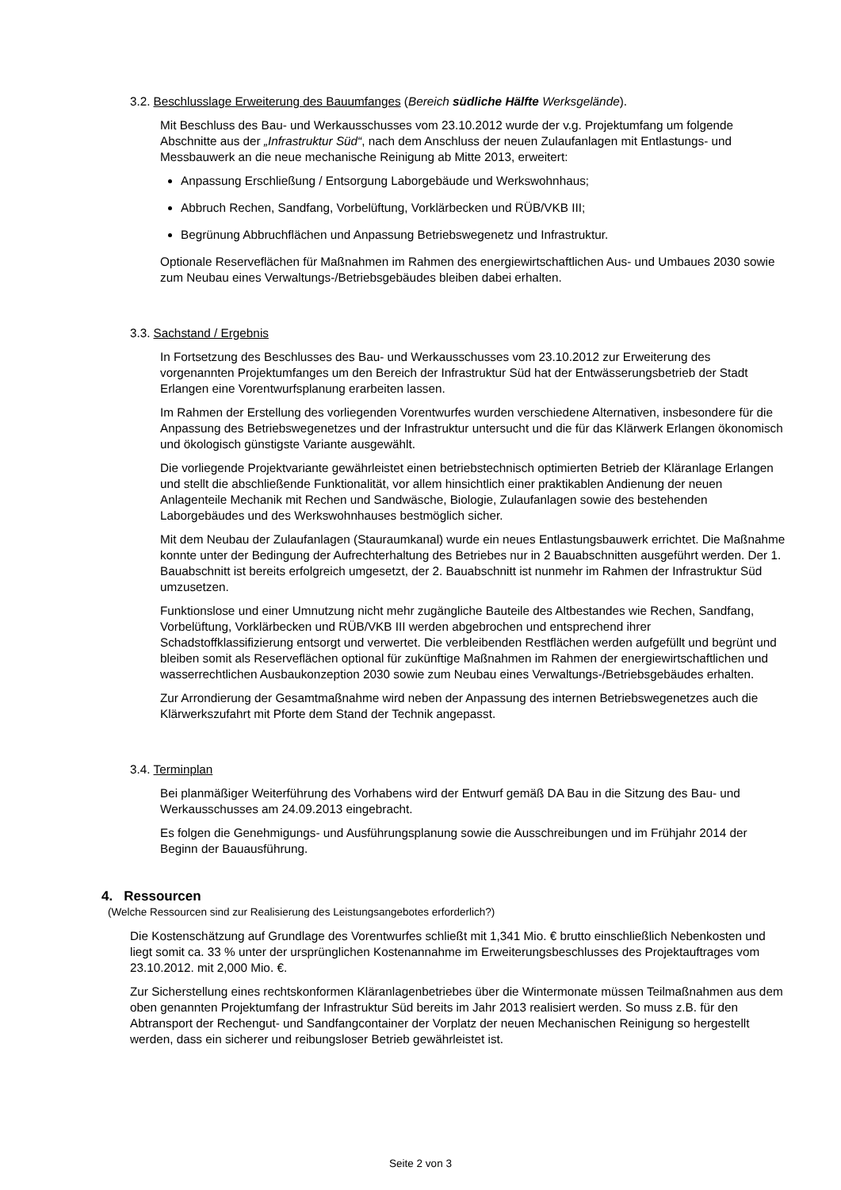3.2. Beschlusslage Erweiterung des Bauumfanges (Bereich südliche Hälfte Werksgelände).
Mit Beschluss des Bau- und Werkausschusses vom 23.10.2012 wurde der v.g. Projektumfang um folgende Abschnitte aus der „Infrastruktur Süd“, nach dem Anschluss der neuen Zulaufanlagen mit Entlastungs- und Messbauwerk an die neue mechanische Reinigung ab Mitte 2013, erweitert:
Anpassung Erschließung / Entsorgung Laborgebäude und Werkswohnhaus;
Abbruch Rechen, Sandfang, Vorbelüftung, Vorklärbecken und RÜB/VKB III;
Begrünung Abbruchflächen und Anpassung Betriebswegenetz und Infrastruktur.
Optionale Reserveflächen für Maßnahmen im Rahmen des energiewirtschaftlichen Aus- und Umbaues 2030 sowie zum Neubau eines Verwaltungs-/Betriebsgebäudes bleiben dabei erhalten.
3.3. Sachstand / Ergebnis
In Fortsetzung des Beschlusses des Bau- und Werkausschusses vom 23.10.2012 zur Erweiterung des vorgenannten Projektumfanges um den Bereich der Infrastruktur Süd hat der Entwässerungsbetrieb der Stadt Erlangen eine Vorentwurfsplanung erarbeiten lassen.
Im Rahmen der Erstellung des vorliegenden Vorentwurfes wurden verschiedene Alternativen, insbesondere für die Anpassung des Betriebswegenetzes und der Infrastruktur untersucht und die für das Klärwerk Erlangen ökonomisch und ökologisch günstigste Variante ausgewählt.
Die vorliegende Projektvariante gewährleistet einen betriebstechnisch optimierten Betrieb der Kläranlage Erlangen und stellt die abschließende Funktionalität, vor allem hinsichtlich einer praktikablen Andienung der neuen Anlagenteile Mechanik mit Rechen und Sandwäsche, Biologie, Zulaufanlagen sowie des bestehenden Laborgebäudes und des Werkswohnhauses bestmöglich sicher.
Mit dem Neubau der Zulaufanlagen (Stauraumkanal) wurde ein neues Entlastungsbauwerk errichtet. Die Maßnahme konnte unter der Bedingung der Aufrechterhaltung des Betriebes nur in 2 Bauabschnitten ausgeführt werden. Der 1. Bauabschnitt ist bereits erfolgreich umgesetzt, der 2. Bauabschnitt ist nunmehr im Rahmen der Infrastruktur Süd umzusetzen.
Funktionslose und einer Umnutzung nicht mehr zugängliche Bauteile des Altbestandes wie Rechen, Sandfang, Vorbelüftung, Vorklärbecken und RÜB/VKB III werden abgebrochen und entsprechend ihrer Schadstoffklassifizierung entsorgt und verwertet. Die verbleibenden Restflächen werden aufgefüllt und begrünt und bleiben somit als Reserveflächen optional für zukünftige Maßnahmen im Rahmen der energiewirtschaftlichen und wasserrechtlichen Ausbaukonzeption 2030 sowie zum Neubau eines Verwaltungs-/Betriebsgebäudes erhalten.
Zur Arrondierung der Gesamtmaßnahme wird neben der Anpassung des internen Betriebswegenetzes auch die Klärwerkszufahrt mit Pforte dem Stand der Technik angepasst.
3.4. Terminplan
Bei planmäßiger Weiterführung des Vorhabens wird der Entwurf gemäß DA Bau in die Sitzung des Bau- und Werkausschusses am 24.09.2013 eingebracht.
Es folgen die Genehmigungs- und Ausführungsplanung sowie die Ausschreibungen und im Frühjahr 2014 der Beginn der Bauausführung.
4. Ressourcen
(Welche Ressourcen sind zur Realisierung des Leistungsangebotes erforderlich?)
Die Kostenschätzung auf Grundlage des Vorentwurfes schließt mit 1,341 Mio. € brutto einschließlich Nebenkosten und liegt somit ca. 33 % unter der ursprünglichen Kostenannahme im Erweiterungsbeschlusses des Projektauftrages vom 23.10.2012. mit 2,000 Mio. €.
Zur Sicherstellung eines rechtskonformen Kläranlagenbetriebes über die Wintermonate müssen Teilmaßnahmen aus dem oben genannten Projektumfang der Infrastruktur Süd bereits im Jahr 2013 realisiert werden. So muss z.B. für den Abtransport der Rechengut- und Sandfangcontainer der Vorplatz der neuen Mechanischen Reinigung so hergestellt werden, dass ein sicherer und reibungsloser Betrieb gewährleistet ist.
Seite 2 von 3